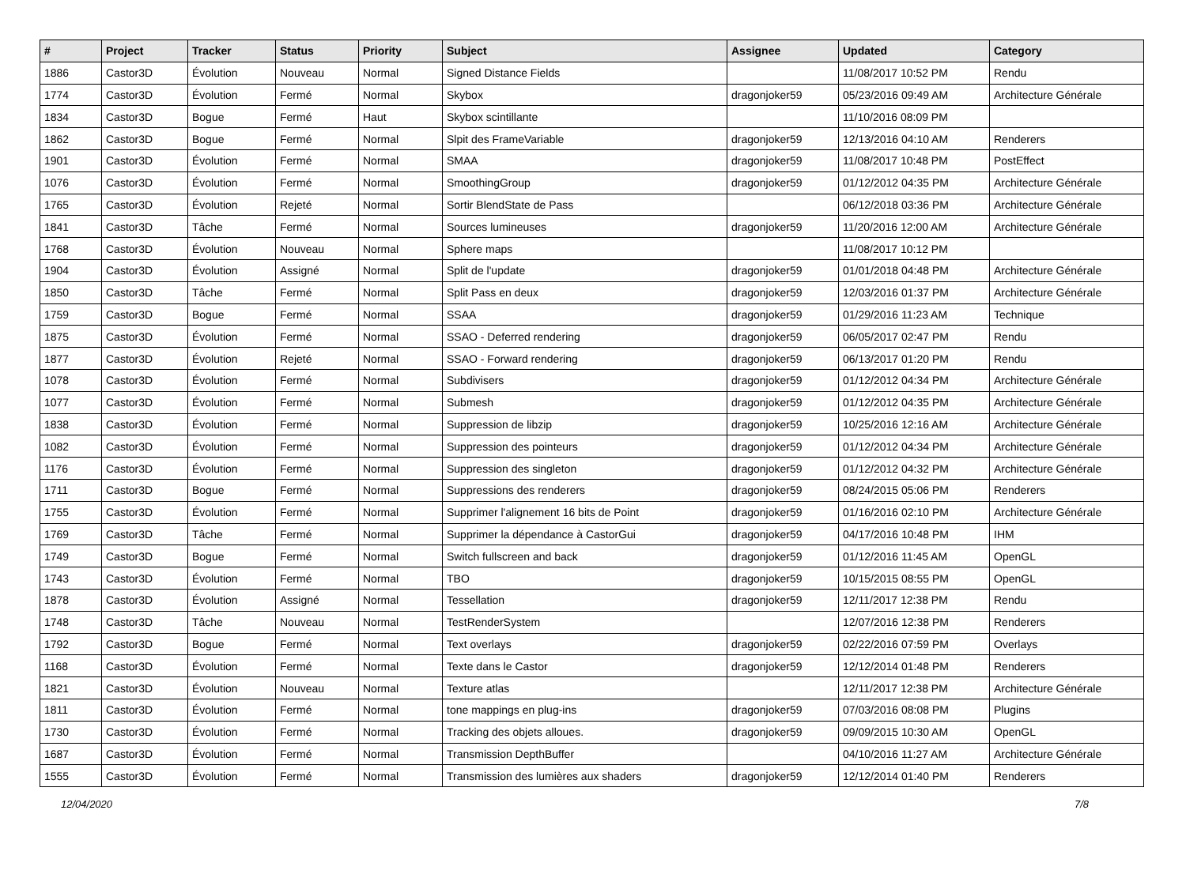| # | Project | Tracker | Status | Priority | Subject | Assignee | Updated | Category |
| --- | --- | --- | --- | --- | --- | --- | --- | --- |
| 1886 | Castor3D | Évolution | Nouveau | Normal | Signed Distance Fields | | 11/08/2017 10:52 PM | Rendu |
| 1774 | Castor3D | Évolution | Fermé | Normal | Skybox | dragonjoker59 | 05/23/2016 09:49 AM | Architecture Générale |
| 1834 | Castor3D | Bogue | Fermé | Haut | Skybox scintillante | | 11/10/2016 08:09 PM | |
| 1862 | Castor3D | Bogue | Fermé | Normal | Slpit des FrameVariable | dragonjoker59 | 12/13/2016 04:10 AM | Renderers |
| 1901 | Castor3D | Évolution | Fermé | Normal | SMAA | dragonjoker59 | 11/08/2017 10:48 PM | PostEffect |
| 1076 | Castor3D | Évolution | Fermé | Normal | SmoothingGroup | dragonjoker59 | 01/12/2012 04:35 PM | Architecture Générale |
| 1765 | Castor3D | Évolution | Rejeté | Normal | Sortir BlendState de Pass | | 06/12/2018 03:36 PM | Architecture Générale |
| 1841 | Castor3D | Tâche | Fermé | Normal | Sources lumineuses | dragonjoker59 | 11/20/2016 12:00 AM | Architecture Générale |
| 1768 | Castor3D | Évolution | Nouveau | Normal | Sphere maps | | 11/08/2017 10:12 PM | |
| 1904 | Castor3D | Évolution | Assigné | Normal | Split de l'update | dragonjoker59 | 01/01/2018 04:48 PM | Architecture Générale |
| 1850 | Castor3D | Tâche | Fermé | Normal | Split Pass en deux | dragonjoker59 | 12/03/2016 01:37 PM | Architecture Générale |
| 1759 | Castor3D | Bogue | Fermé | Normal | SSAA | dragonjoker59 | 01/29/2016 11:23 AM | Technique |
| 1875 | Castor3D | Évolution | Fermé | Normal | SSAO - Deferred rendering | dragonjoker59 | 06/05/2017 02:47 PM | Rendu |
| 1877 | Castor3D | Évolution | Rejeté | Normal | SSAO - Forward rendering | dragonjoker59 | 06/13/2017 01:20 PM | Rendu |
| 1078 | Castor3D | Évolution | Fermé | Normal | Subdivisers | dragonjoker59 | 01/12/2012 04:34 PM | Architecture Générale |
| 1077 | Castor3D | Évolution | Fermé | Normal | Submesh | dragonjoker59 | 01/12/2012 04:35 PM | Architecture Générale |
| 1838 | Castor3D | Évolution | Fermé | Normal | Suppression de libzip | dragonjoker59 | 10/25/2016 12:16 AM | Architecture Générale |
| 1082 | Castor3D | Évolution | Fermé | Normal | Suppression des pointeurs | dragonjoker59 | 01/12/2012 04:34 PM | Architecture Générale |
| 1176 | Castor3D | Évolution | Fermé | Normal | Suppression des singleton | dragonjoker59 | 01/12/2012 04:32 PM | Architecture Générale |
| 1711 | Castor3D | Bogue | Fermé | Normal | Suppressions des renderers | dragonjoker59 | 08/24/2015 05:06 PM | Renderers |
| 1755 | Castor3D | Évolution | Fermé | Normal | Supprimer l'alignement 16 bits de Point | dragonjoker59 | 01/16/2016 02:10 PM | Architecture Générale |
| 1769 | Castor3D | Tâche | Fermé | Normal | Supprimer la dépendance à CastorGui | dragonjoker59 | 04/17/2016 10:48 PM | IHM |
| 1749 | Castor3D | Bogue | Fermé | Normal | Switch fullscreen and back | dragonjoker59 | 01/12/2016 11:45 AM | OpenGL |
| 1743 | Castor3D | Évolution | Fermé | Normal | TBO | dragonjoker59 | 10/15/2015 08:55 PM | OpenGL |
| 1878 | Castor3D | Évolution | Assigné | Normal | Tessellation | dragonjoker59 | 12/11/2017 12:38 PM | Rendu |
| 1748 | Castor3D | Tâche | Nouveau | Normal | TestRenderSystem | | 12/07/2016 12:38 PM | Renderers |
| 1792 | Castor3D | Bogue | Fermé | Normal | Text overlays | dragonjoker59 | 02/22/2016 07:59 PM | Overlays |
| 1168 | Castor3D | Évolution | Fermé | Normal | Texte dans le Castor | dragonjoker59 | 12/12/2014 01:48 PM | Renderers |
| 1821 | Castor3D | Évolution | Nouveau | Normal | Texture atlas | | 12/11/2017 12:38 PM | Architecture Générale |
| 1811 | Castor3D | Évolution | Fermé | Normal | tone mappings en plug-ins | dragonjoker59 | 07/03/2016 08:08 PM | Plugins |
| 1730 | Castor3D | Évolution | Fermé | Normal | Tracking des objets alloues. | dragonjoker59 | 09/09/2015 10:30 AM | OpenGL |
| 1687 | Castor3D | Évolution | Fermé | Normal | Transmission DepthBuffer | | 04/10/2016 11:27 AM | Architecture Générale |
| 1555 | Castor3D | Évolution | Fermé | Normal | Transmission des lumières aux shaders | dragonjoker59 | 12/12/2014 01:40 PM | Renderers |
12/04/2020 7/8